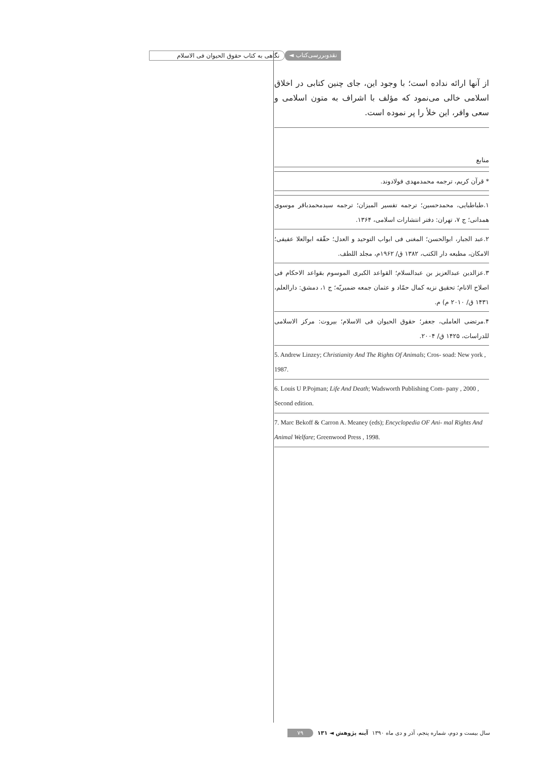نقدوبررسی‌کتاب ◄ نگاهی به کتاب حقوق الحیوان فی الاسلام
از آنها ارائه نداده است؛ با وجود این، جای چنین کتابی در اخلاق اسلامی خالی می‌نمود که مؤلف با اشراف به متون اسلامی و سعی وافر، این خلأ را پر نموده است.
منابع
* قرآن کریم، ترجمه محمدمهدی فولادوند.
۱.طباطبایی، محمدحسین؛ ترجمه تفسیر المیزان؛ ترجمه سیدمحمدباقر موسوی همدانی؛ ج ۷، تهران: دفتر انتشارات اسلامی، ۱۳۶۴.
۲.عبد الجبار، ابوالحسن؛ المغنی فی ابواب التوحید و العدل؛ حقّقه ابوالعلا عفیفی؛ الامکان، مطبعه دار الکتب، ۱۳۸۲ ق/ ۱۹۶۲م، مجلد اللطف.
۳.عزالدین عبدالعزیز بن عبدالسلام؛ القواعد الکبری الموسوم بقواعد الاحکام فی اصلاح الانام؛ تحقیق نزیه کمال حمّاد و عثمان جمعه ضمیریّه؛ ج ۱، دمشق: دارالعلم، ۱۴۳۱ ق/ ۲۰۱۰ م) م.
۴.مرتضی العاملی، جعفر؛ حقوق الحیوان فی الاسلام؛ بیروت: مرکز الاسلامی للدراسات، ۱۴۲۵ ق/ ۲۰۰۴.
5. Andrew Linzey; Christianity And The Rights Of Animals; Cros- soad: New york , 1987.
6. Louis U P.Pojman; Life And Death; Wadsworth Publishing Com- pany , 2000 , Second edition.
7. Marc Bekoff & Carron A. Meaney (eds); Encyclopedia OF Ani- mal Rights And Animal Welfare; Greenwood Press , 1998.
سال بیست و دوم، شماره پنجم، آذر و دی ماه ۱۳۹۰ آینه پژوهش ◄ ۱۳۱ ۷۹